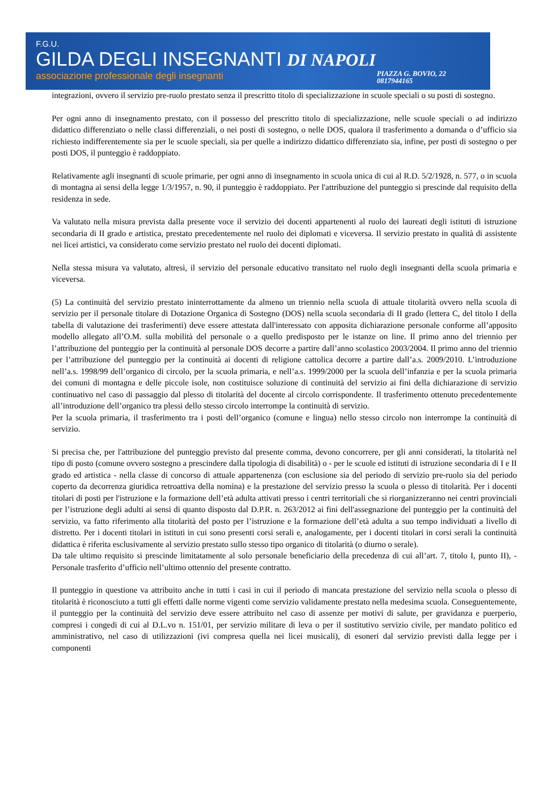F.G.U.
GILDA DEGLI INSEGNANTI DI NAPOLI
associazione professionale degli insegnanti PIAZZA G. BOVIO, 22
0817944165
integrazioni, ovvero il servizio pre-ruolo prestato senza il prescritto titolo di specializzazione in scuole speciali o su posti di sostegno.
Per ogni anno di insegnamento prestato, con il possesso del prescritto titolo di specializzazione, nelle scuole speciali o ad indirizzo didattico differenziato o nelle classi differenziali, o nei posti di sostegno, o nelle DOS, qualora il trasferimento a domanda o d’ufficio sia richiesto indifferentemente sia per le scuole speciali, sia per quelle a indirizzo didattico differenziato sia, infine, per posti di sostegno o per posti DOS, il punteggio è raddoppiato.
Relativamente agli insegnanti di scuole primarie, per ogni anno di insegnamento in scuola unica di cui al R.D. 5/2/1928, n. 577, o in scuola di montagna ai sensi della legge 1/3/1957, n. 90, il punteggio è raddoppiato. Per l'attribuzione del punteggio si prescinde dal requisito della residenza in sede.
Va valutato nella misura prevista dalla presente voce il servizio dei docenti appartenenti al ruolo dei laureati degli istituti di istruzione secondaria di II grado e artistica, prestato precedentemente nel ruolo dei diplomati e viceversa. Il servizio prestato in qualità di assistente nei licei artistici, va considerato come servizio prestato nel ruolo dei docenti diplomati.
Nella stessa misura va valutato, altresì, il servizio del personale educativo transitato nel ruolo degli insegnanti della scuola primaria e viceversa.
(5) La continuità del servizio prestato ininterrottamente da almeno un triennio nella scuola di attuale titolarità ovvero nella scuola di servizio per il personale titolare di Dotazione Organica di Sostegno (DOS) nella scuola secondaria di II grado (lettera C, del titolo I della tabella di valutazione dei trasferimenti) deve essere attestata dall'interessato con apposita dichiarazione personale conforme all’apposito modello allegato all’O.M. sulla mobilità del personale o a quello predisposto per le istanze on line. Il primo anno del triennio per l’attribuzione del punteggio per la continuità al personale DOS decorre a partire dall’anno scolastico 2003/2004. Il primo anno del triennio per l’attribuzione del punteggio per la continuità ai docenti di religione cattolica decorre a partire dall’a.s. 2009/2010. L’introduzione nell’a.s. 1998/99 dell’organico di circolo, per la scuola primaria, e nell’a.s. 1999/2000 per la scuola dell’infanzia e per la scuola primaria dei comuni di montagna e delle piccole isole, non costituisce soluzione di continuità del servizio ai fini della dichiarazione di servizio continuativo nel caso di passaggio dal plesso di titolarità del docente al circolo corrispondente. Il trasferimento ottenuto precedentemente all’introduzione dell’organico tra plessi dello stesso circolo interrompe la continuità di servizio.
Per la scuola primaria, il trasferimento tra i posti dell’organico (comune e lingua) nello stesso circolo non interrompe la continuità di servizio.
Si precisa che, per l'attribuzione del punteggio previsto dal presente comma, devono concorrere, per gli anni considerati, la titolarità nel tipo di posto (comune ovvero sostegno a prescindere dalla tipologia di disabilità) o - per le scuole ed istituti di istruzione secondaria di I e II grado ed artistica - nella classe di concorso di attuale appartenenza (con esclusione sia del periodo di servizio pre-ruolo sia del periodo coperto da decorrenza giuridica retroattiva della nomina) e la prestazione del servizio presso la scuola o plesso di titolarità. Per i docenti titolari di posti per l'istruzione e la formazione dell’età adulta attivati presso i centri territoriali che si riorganizzeranno nei centri provinciali per l’istruzione degli adulti ai sensi di quanto disposto dal D.P.R. n. 263/2012 ai fini dell'assegnazione del punteggio per la continuità del servizio, va fatto riferimento alla titolarità del posto per l’istruzione e la formazione dell’età adulta a suo tempo individuati a livello di distretto. Per i docenti titolari in istituti in cui sono presenti corsi serali e, analogamente, per i docenti titolari in corsi serali la continuità didattica è riferita esclusivamente al servizio prestato sullo stesso tipo organico di titolarità (o diurno o serale).
Da tale ultimo requisito si prescinde limitatamente al solo personale beneficiario della precedenza di cui all’art. 7, titolo I, punto II), - Personale trasferito d’ufficio nell’ultimo ottennio del presente contratto.
Il punteggio in questione va attribuito anche in tutti i casi in cui il periodo di mancata prestazione del servizio nella scuola o plesso di titolarità è riconosciuto a tutti gli effetti dalle norme vigenti come servizio validamente prestato nella medesima scuola. Conseguentemente, il punteggio per la continuità del servizio deve essere attribuito nel caso di assenze per motivi di salute, per gravidanza e puerperio, compresi i congedi di cui al D.L.vo n. 151/01, per servizio militare di leva o per il sostitutivo servizio civile, per mandato politico ed amministrativo, nel caso di utilizzazioni (ivi compresa quella nei licei musicali), di esoneri dal servizio previsti dalla legge per i componenti